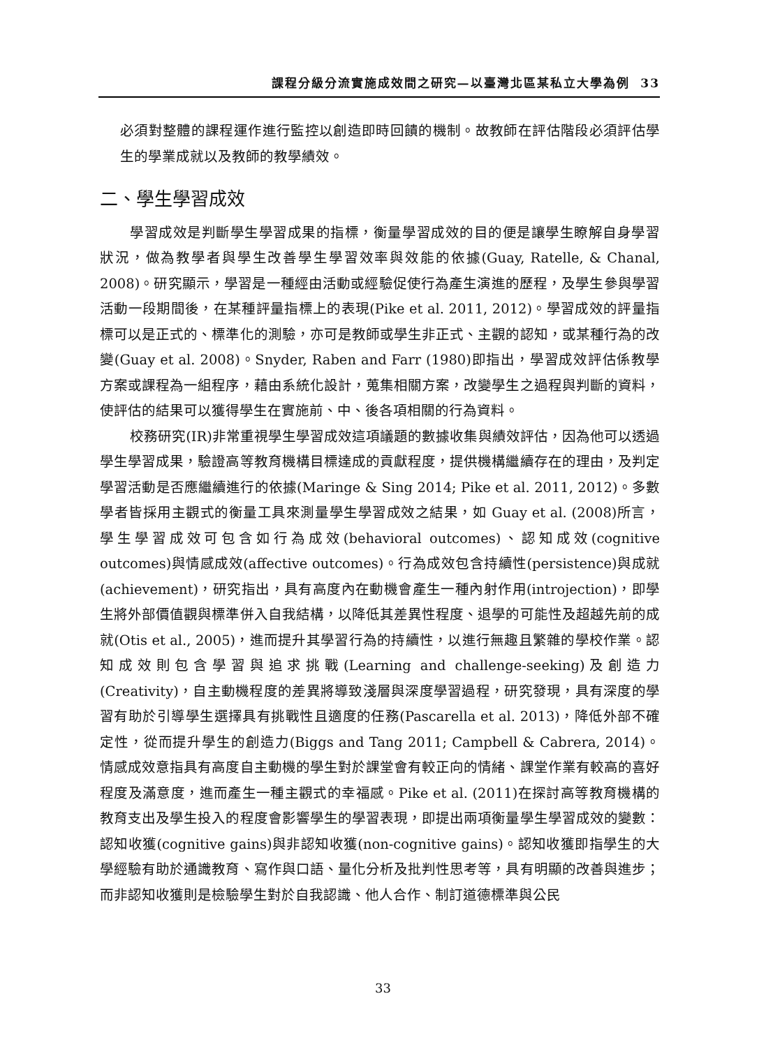課程分級分流實施成效間之研究—以臺灣北區某私立大學為例 33
必須對整體的課程運作進行監控以創造即時回饋的機制。故教師在評估階段必須評估學生的學業成就以及教師的教學績效。
二、學生學習成效
學習成效是判斷學生學習成果的指標，衡量學習成效的目的便是讓學生瞭解自身學習狀況，做為教學者與學生改善學生學習效率與效能的依據(Guay, Ratelle, & Chanal, 2008)。研究顯示，學習是一種經由活動或經驗促使行為產生演進的歷程，及學生參與學習活動一段期間後，在某種評量指標上的表現(Pike et al. 2011, 2012)。學習成效的評量指標可以是正式的、標準化的測驗，亦可是教師或學生非正式、主觀的認知，或某種行為的改變(Guay et al. 2008)。Snyder, Raben and Farr (1980)即指出，學習成效評估係教學方案或課程為一組程序，藉由系統化設計，蒐集相關方案，改變學生之過程與判斷的資料，使評估的結果可以獲得學生在實施前、中、後各項相關的行為資料。
校務研究(IR)非常重視學生學習成效這項議題的數據收集與績效評估，因為他可以透過學生學習成果，驗證高等教育機構目標達成的貢獻程度，提供機構繼續存在的理由，及判定學習活動是否應繼續進行的依據(Maringe & Sing 2014; Pike et al. 2011, 2012)。多數學者皆採用主觀式的衡量工具來測量學生學習成效之結果，如 Guay et al. (2008)所言，學生學習成效可包含如行為成效(behavioral outcomes)、認知成效(cognitive outcomes)與情感成效(affective outcomes)。行為成效包含持續性(persistence)與成就(achievement)，研究指出，具有高度內在動機會產生一種內射作用(introjection)，即學生將外部價值觀與標準併入自我結構，以降低其差異性程度、退學的可能性及超越先前的成就(Otis et al., 2005)，進而提升其學習行為的持續性，以進行無趣且繁雜的學校作業。認知成效則包含學習與追求挑戰(Learning and challenge-seeking)及創造力(Creativity)，自主動機程度的差異將導致淺層與深度學習過程，研究發現，具有深度的學習有助於引導學生選擇具有挑戰性且適度的任務(Pascarella et al. 2013)，降低外部不確定性，從而提升學生的創造力(Biggs and Tang 2011; Campbell & Cabrera, 2014)。情感成效意指具有高度自主動機的學生對於課堂會有較正向的情緒、課堂作業有較高的喜好程度及滿意度，進而產生一種主觀式的幸福感。Pike et al. (2011)在探討高等教育機構的教育支出及學生投入的程度會影響學生的學習表現，即提出兩項衡量學生學習成效的變數：認知收獲(cognitive gains)與非認知收獲(non-cognitive gains)。認知收獲即指學生的大學經驗有助於通識教育、寫作與口語、量化分析及批判性思考等，具有明顯的改善與進步；而非認知收獲則是檢驗學生對於自我認識、他人合作、制訂道德標準與公民
33